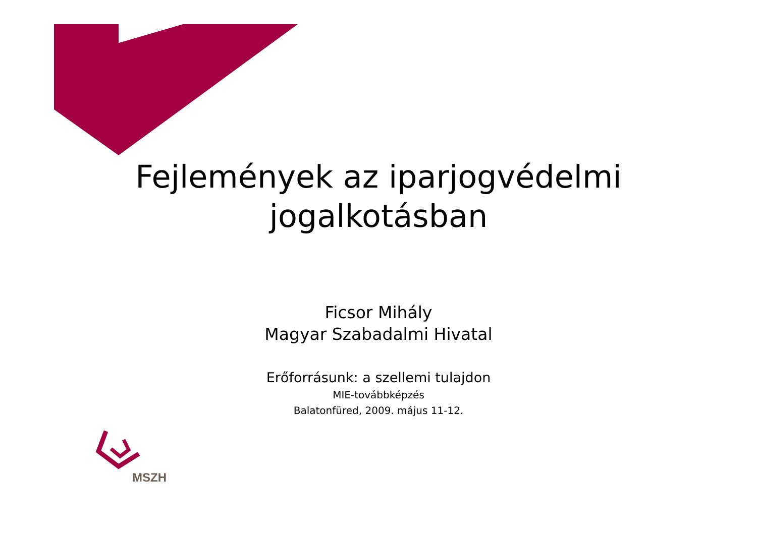Fejlemények az iparjogvédelmi
jogalkotásban
Ficsor Mihály
Magyar Szabadalmi Hivatal
Erőforrásunk: a szellemi tulajdon
MIE-továbbképzés
Balatonfüred, 2009. május 11-12.
MSZH